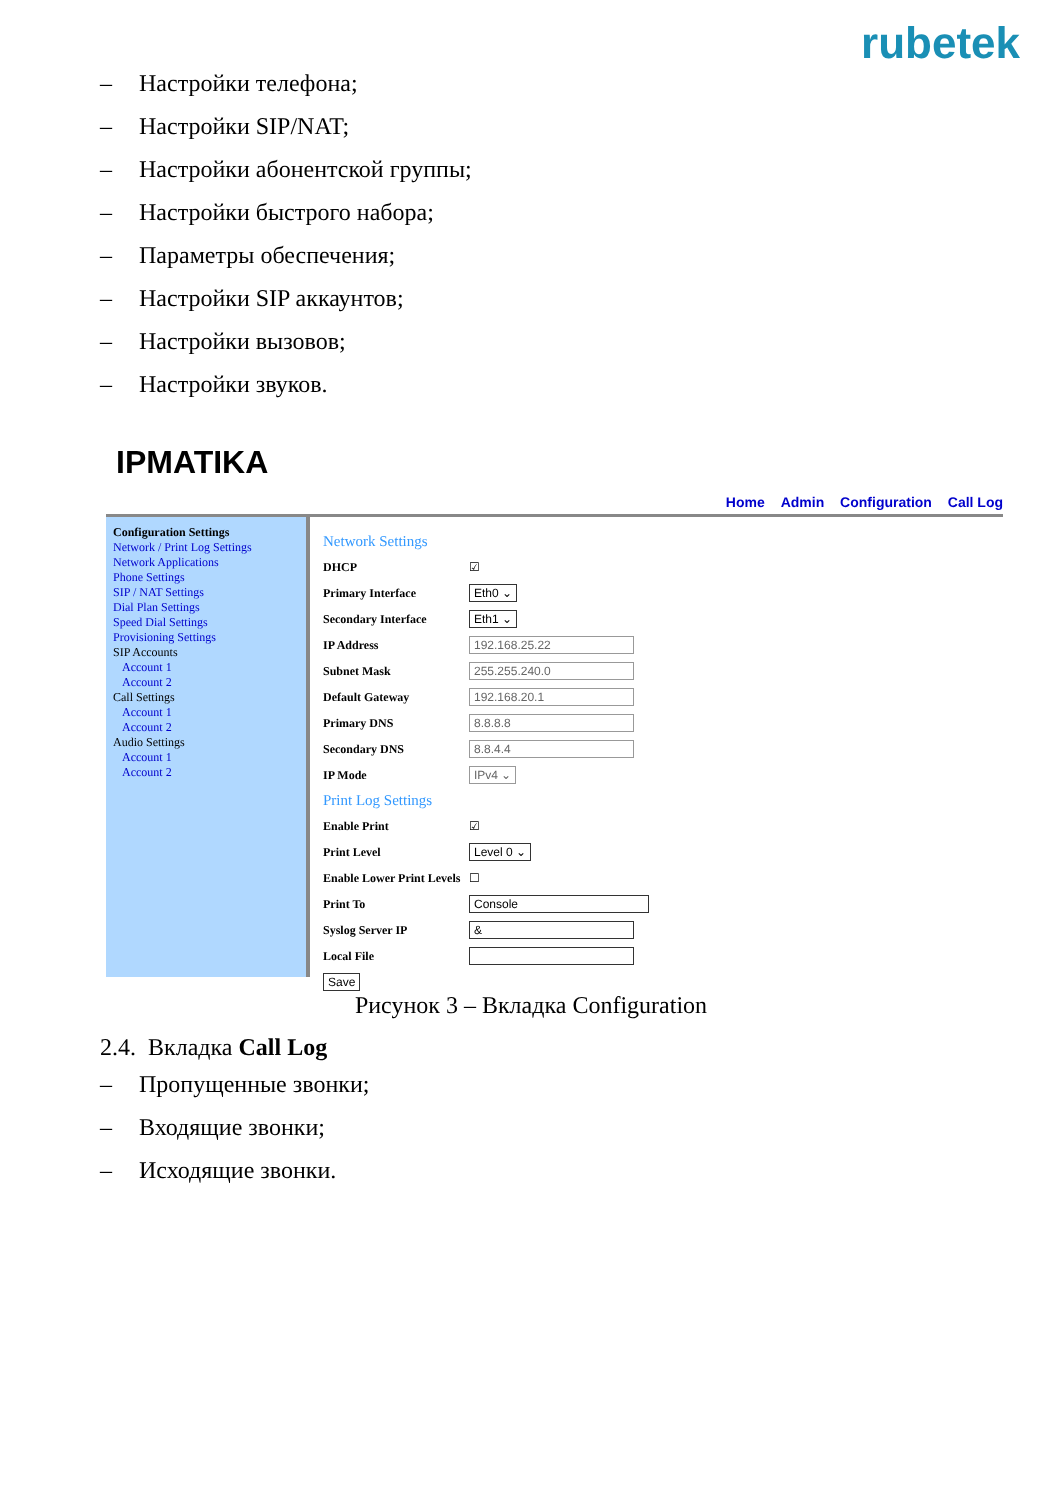rubetek
– Настройки телефона;
– Настройки SIP/NAT;
– Настройки абонентской группы;
– Настройки быстрого набора;
– Параметры обеспечения;
– Настройки SIP аккаунтов;
– Настройки вызовов;
– Настройки звуков.
IPMATIKA
Home Admin Configuration Call Log
Configuration Settings
Network / Print Log Settings
Network Applications
Phone Settings
SIP / NAT Settings
Dial Plan Settings
Speed Dial Settings
Provisioning Settings
SIP Accounts
Account 1
Account 2
Call Settings
Account 1
Account 2
Audio Settings
Account 1
Account 2
Network Settings
DHCP ☑
Primary Interface Eth0 ⌄
Secondary Interface Eth1 ⌄
IP Address 192.168.25.22
Subnet Mask 255.255.240.0
Default Gateway 192.168.20.1
Primary DNS 8.8.8.8
Secondary DNS 8.8.4.4
IP Mode IPv4 ⌄
Print Log Settings
Enable Print ☑
Print Level Level 0 ⌄
Enable Lower Print Levels ☐
Print To Console
Syslog Server IP &
Local File
Save
Рисунок 3 – Вкладка Configuration
2.4. Вкладка Call Log
– Пропущенные звонки;
– Входящие звонки;
– Исходящие звонки.